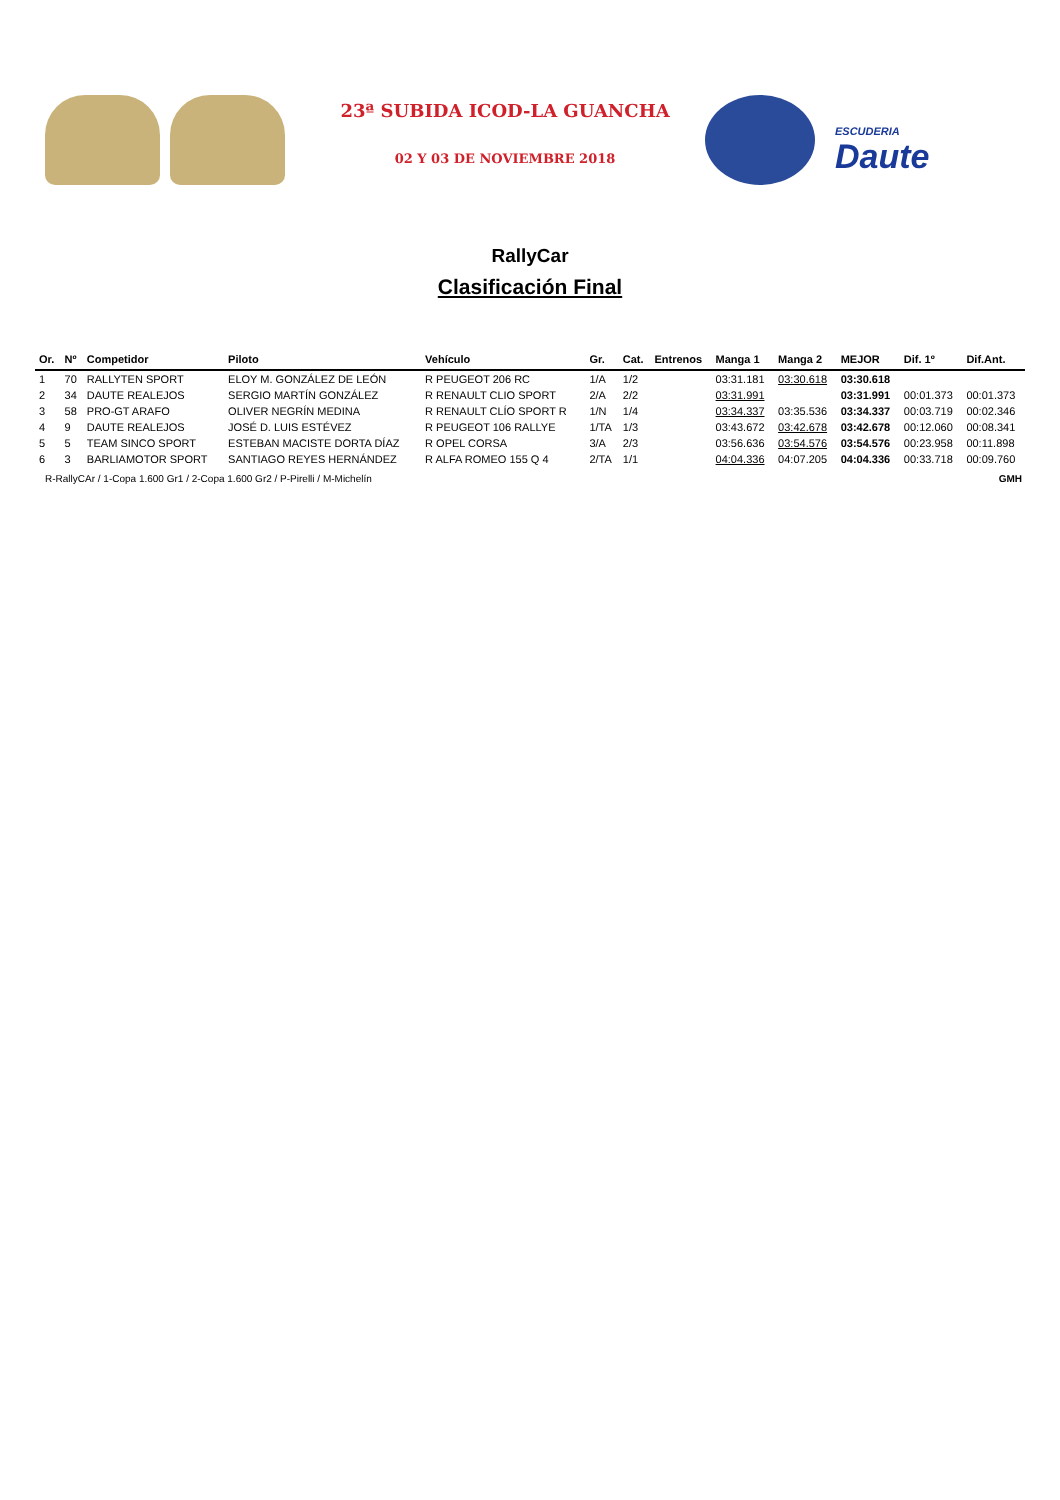23ª SUBIDA ICOD-LA GUANCHA
02 Y 03 DE NOVIEMBRE 2018
ESCUDERIA
Daute
RallyCar
Clasificación Final
| Or. | Nº | Competidor | Piloto | Vehículo | Gr. | Cat. | Entrenos | Manga 1 | Manga 2 | MEJOR | Dif. 1º | Dif.Ant. |
| --- | --- | --- | --- | --- | --- | --- | --- | --- | --- | --- | --- | --- |
| 1 | 70 | RALLYTEN SPORT | ELOY M. GONZÁLEZ DE LEÓN | R PEUGEOT 206 RC | 1/A | 1/2 | | 03:31.181 | 03:30.618 | 03:30.618 | | |
| 2 | 34 | DAUTE REALEJOS | SERGIO MARTÍN GONZÁLEZ | R RENAULT CLIO SPORT | 2/A | 2/2 | | 03:31.991 | | 03:31.991 | 00:01.373 | 00:01.373 |
| 3 | 58 | PRO-GT ARAFO | OLIVER NEGRÍN MEDINA | R RENAULT CLÍO SPORT R | 1/N | 1/4 | | 03:34.337 | 03:35.536 | 03:34.337 | 00:03.719 | 00:02.346 |
| 4 | 9 | DAUTE REALEJOS | JOSÉ D. LUIS ESTÉVEZ | R PEUGEOT 106 RALLYE | 1/TA | 1/3 | | 03:43.672 | 03:42.678 | 03:42.678 | 00:12.060 | 00:08.341 |
| 5 | 5 | TEAM SINCO SPORT | ESTEBAN MACISTE DORTA DÍAZ | R OPEL CORSA | 3/A | 2/3 | | 03:56.636 | 03:54.576 | 03:54.576 | 00:23.958 | 00:11.898 |
| 6 | 3 | BARLIAMOTOR SPORT | SANTIAGO REYES HERNÁNDEZ | R ALFA ROMEO 155 Q 4 | 2/TA | 1/1 | | 04:04.336 | 04:07.205 | 04:04.336 | 00:33.718 | 00:09.760 |
R-RallyCAr / 1-Copa 1.600 Gr1 / 2-Copa 1.600 Gr2 / P-Pirelli / M-Michelín GMH